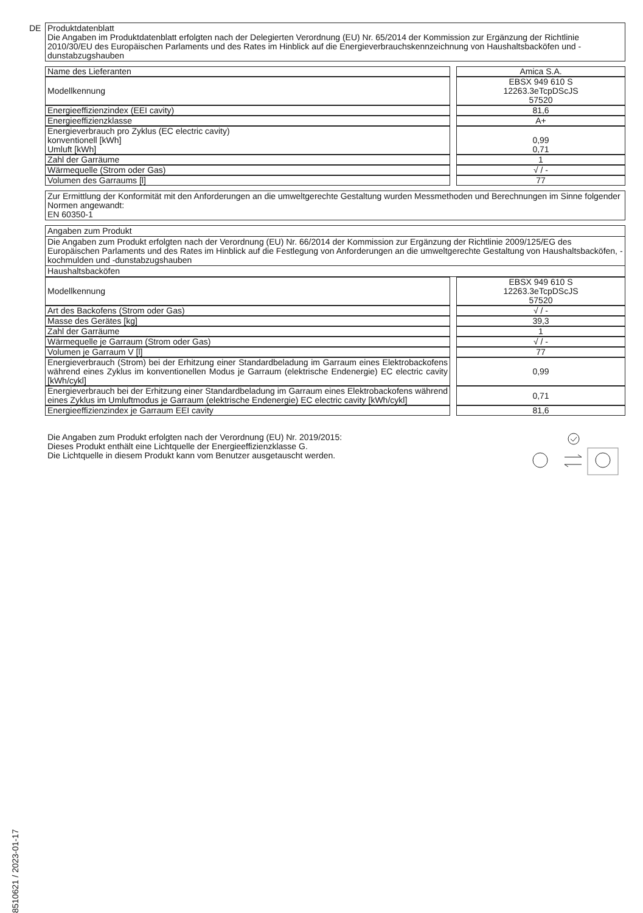DE Produktdatenblatt
Die Angaben im Produktdatenblatt erfolgten nach der Delegierten Verordnung (EU) Nr. 65/2014 der Kommission zur Ergänzung der Richtlinie 2010/30/EU des Europäischen Parlaments und des Rates im Hinblick auf die Energieverbrauchskennzeichnung von Haushaltsbacköfen und - dunstabzugshauben
| Name des Lieferanten | | Amica S.A. |
| Modellkennung | | EBSX 949 610 S 12263.3eTcpDScJS 57520 |
| Energieeffizienzindex (EEI cavity) | | 81,6 |
| Energieeffizienzklasse | | A+ |
| Energieverbrauch pro Zyklus (EC electric cavity) konventionell [kWh] Umluft [kWh] | | 0,99 0,71 |
| Zahl der Garräume | | 1 |
| Wärmequelle (Strom oder Gas) | | √ / - |
| Volumen des Garraums [l] | | 77 |
Zur Ermittlung der Konformität mit den Anforderungen an die umweltgerechte Gestaltung wurden Messmethoden und Berechnungen im Sinne folgender Normen angewandt:
EN 60350-1
Angaben zum Produkt
Die Angaben zum Produkt erfolgten nach der Verordnung (EU) Nr. 66/2014 der Kommission zur Ergänzung der Richtlinie 2009/125/EG des Europäischen Parlaments und des Rates im Hinblick auf die Festlegung von Anforderungen an die umweltgerechte Gestaltung von Haushaltsbacköfen, -kochmulden und -dunstabzugshauben
Haushaltsbacköfen
| Modellkennung | | EBSX 949 610 S 12263.3eTcpDScJS 57520 |
| Art des Backofens (Strom oder Gas) | | √ / - |
| Masse des Gerätes [kg] | | 39,3 |
| Zahl der Garräume | | 1 |
| Wärmequelle je Garraum (Strom oder Gas) | | √ / - |
| Volumen je Garraum V [l] | | 77 |
| Energieverbrauch (Strom) bei der Erhitzung einer Standardbeladung im Garraum eines Elektrobackofens während eines Zyklus im konventionellen Modus je Garraum (elektrische Endenergie) EC electric cavity [kWh/cykl] | | 0,99 |
| Energieverbrauch bei der Erhitzung einer Standardbeladung im Garraum eines Elektrobackofens während eines Zyklus im Umluftmodus je Garraum (elektrische Endenergie) EC electric cavity [kWh/cykl] | | 0,71 |
| Energieeffizienzindex je Garraum EEI cavity | | 81,6 |
Die Angaben zum Produkt erfolgten nach der Verordnung (EU) Nr. 2019/2015:
Dieses Produkt enthält eine Lichtquelle der Energieeffizienzklasse G.
Die Lichtquelle in diesem Produkt kann vom Benutzer ausgetauscht werden.
8510621 / 2023-01-17